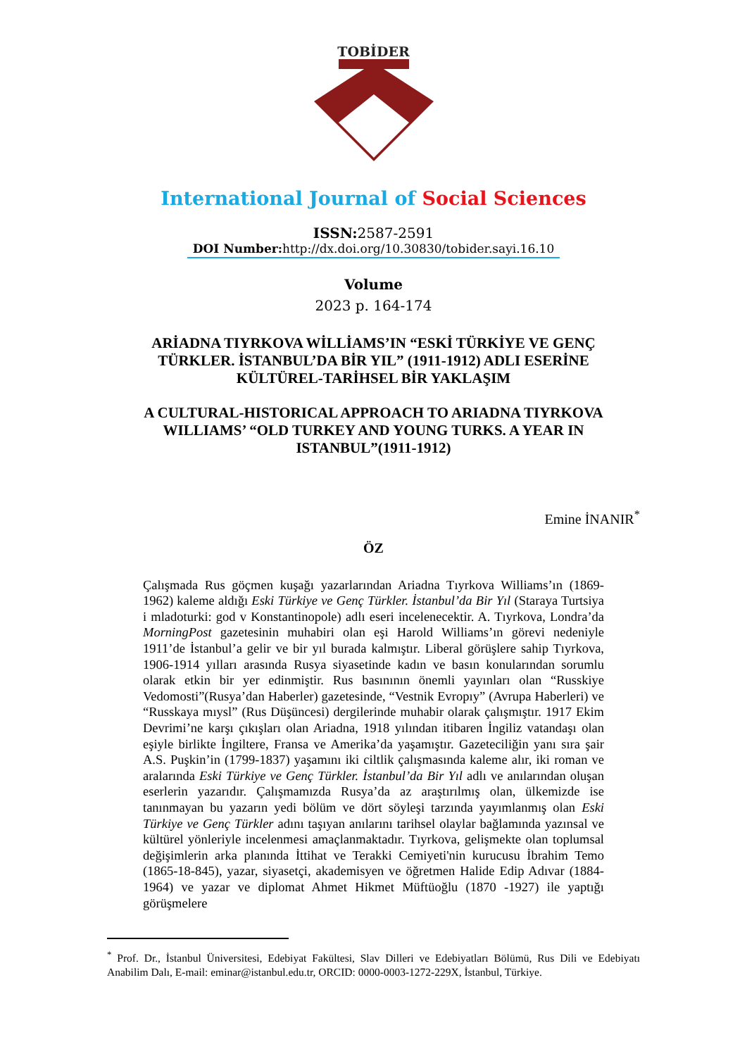TOBİDER
International Journal of Social Sciences
ISSN: 2587-2591
DOI Number: http://dx.doi.org/10.30830/tobider.sayi.16.10
Volume
2023 p. 164-174
ARİADNA TIYRKOVA WİLLİAMS’IN “ESKİ TÜRKİYE VE GENÇ TÜRKLER. İSTANBUL’DA BİR YIL” (1911-1912) ADLI ESERİNE KÜLTÜREL-TARİHSEL BİR YAKLAŞIM
A CULTURAL-HISTORICAL APPROACH TO ARIADNA TIYRKOVA WILLIAMS’ “OLD TURKEY AND YOUNG TURKS. A YEAR IN ISTANBUL”(1911-1912)
Emine İNANIR<sup>*</sup>
ÖZ
Çalışmada Rus göçmen kuşağı yazarlarından Ariadna Tıyrkova Williams’ın (1869-1962) kaleme aldığı Eski Türkiye ve Genç Türkler. İstanbul’da Bir Yıl (Staraya Turtsiya i mladoturki: god v Konstantinopole) adlı eseri incelenecektir. A. Tıyrkova, Londra’da MorningPost gazetesinin muhabiri olan eşi Harold Williams’ın görevi nedeniyle 1911’de İstanbul’a gelir ve bir yıl burada kalmıştır. Liberal görüşlere sahip Tıyrkova, 1906-1914 yılları arasında Rusya siyasetinde kadın ve basın konularından sorumlu olarak etkin bir yer edinmiştir. Rus basınının önemli yayınları olan “Russkiye Vedomosti”(Rusya’dan Haberler) gazetesinde, “Vestnik Evropıy” (Avrupa Haberleri) ve “Russkaya mıysl” (Rus Düşüncesi) dergilerinde muhabir olarak çalışmıştır. 1917 Ekim Devrimi’ne karşı çıkışları olan Ariadna, 1918 yılından itibaren İngiliz vatandaşı olan eşiyle birlikte İngiltere, Fransa ve Amerika’da yaşamıştır. Gazeteciliğin yanı sıra şair A.S. Puşkin’in (1799-1837) yaşamını iki ciltlik çalışmasında kaleme alır, iki roman ve aralarında Eski Türkiye ve Genç Türkler. İstanbul’da Bir Yıl adlı ve anılarından oluşan eserlerin yazarıdır. Çalışmamızda Rusya’da az araştırılmış olan, ülkemizde ise tanınmayan bu yazarın yedi bölüm ve dört söyleşi tarzında yayımlanmış olan Eski Türkiye ve Genç Türkler adını taşıyan anılarını tarihsel olaylar bağlamında yazınsal ve kültürel yönleriyle incelenmesi amaçlanmaktadır. Tıyrkova, gelişmekte olan toplumsal değişimlerin arka planında İttihat ve Terakki Cemiyeti'nin kurucusu İbrahim Temo (1865-18-845), yazar, siyasetçi, akademisyen ve öğretmen Halide Edip Adıvar (1884-1964) ve yazar ve diplomat Ahmet Hikmet Müftüoğlu (1870 -1927) ile yaptığı görüşmelere
<sup>*</sup> Prof. Dr., İstanbul Üniversitesi, Edebiyat Fakültesi, Slav Dilleri ve Edebiyatları Bölümü, Rus Dili ve Edebiyatı Anabilim Dalı, E-mail: eminar@istanbul.edu.tr, ORCID: 0000-0003-1272-229X, İstanbul, Türkiye.